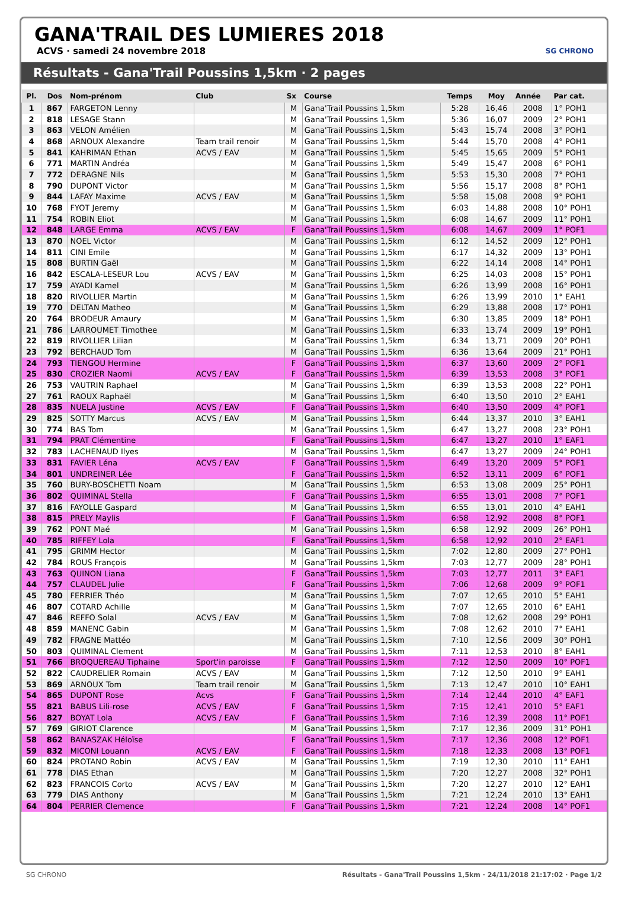GANA'TRAIL DES LUMIERES 2018
ACVS · samedi 24 novembre 2018
SG CHRONO
Résultats - Gana'Trail Poussins 1,5km · 2 pages
| Pl. | Dos | Nom-prénom | Club | Sx | Course | Temps | Moy | Année | Par cat. |
| --- | --- | --- | --- | --- | --- | --- | --- | --- | --- |
| 1 | 867 | FARGETON Lenny | | M | Gana'Trail Poussins 1,5km | 5:28 | 16,46 | 2008 | 1° POH1 |
| 2 | 818 | LESAGE Stann | | M | Gana'Trail Poussins 1,5km | 5:36 | 16,07 | 2009 | 2° POH1 |
| 3 | 863 | VELON Amélien | | M | Gana'Trail Poussins 1,5km | 5:43 | 15,74 | 2008 | 3° POH1 |
| 4 | 868 | ARNOUX Alexandre | Team trail renoir | M | Gana'Trail Poussins 1,5km | 5:44 | 15,70 | 2008 | 4° POH1 |
| 5 | 841 | KAHRIMAN Ethan | ACVS / EAV | M | Gana'Trail Poussins 1,5km | 5:45 | 15,65 | 2009 | 5° POH1 |
| 6 | 771 | MARTIN Andréa | | M | Gana'Trail Poussins 1,5km | 5:49 | 15,47 | 2008 | 6° POH1 |
| 7 | 772 | DERAGNE Nils | | M | Gana'Trail Poussins 1,5km | 5:53 | 15,30 | 2008 | 7° POH1 |
| 8 | 790 | DUPONT Victor | | M | Gana'Trail Poussins 1,5km | 5:56 | 15,17 | 2008 | 8° POH1 |
| 9 | 844 | LAFAY Maxime | ACVS / EAV | M | Gana'Trail Poussins 1,5km | 5:58 | 15,08 | 2008 | 9° POH1 |
| 10 | 768 | FYOT Jeremy | | M | Gana'Trail Poussins 1,5km | 6:03 | 14,88 | 2008 | 10° POH1 |
| 11 | 754 | ROBIN Eliot | | M | Gana'Trail Poussins 1,5km | 6:08 | 14,67 | 2009 | 11° POH1 |
| 12 | 848 | LARGE Emma | ACVS / EAV | F | Gana'Trail Poussins 1,5km | 6:08 | 14,67 | 2009 | 1° POF1 |
| 13 | 870 | NOEL Victor | | M | Gana'Trail Poussins 1,5km | 6:12 | 14,52 | 2009 | 12° POH1 |
| 14 | 811 | CINI Emile | | M | Gana'Trail Poussins 1,5km | 6:17 | 14,32 | 2009 | 13° POH1 |
| 15 | 808 | BURTIN Gaël | | M | Gana'Trail Poussins 1,5km | 6:22 | 14,14 | 2008 | 14° POH1 |
| 16 | 842 | ESCALA-LESEUR Lou | ACVS / EAV | M | Gana'Trail Poussins 1,5km | 6:25 | 14,03 | 2008 | 15° POH1 |
| 17 | 759 | AYADI Kamel | | M | Gana'Trail Poussins 1,5km | 6:26 | 13,99 | 2008 | 16° POH1 |
| 18 | 820 | RIVOLLIER Martin | | M | Gana'Trail Poussins 1,5km | 6:26 | 13,99 | 2010 | 1° EAH1 |
| 19 | 770 | DELTAN Matheo | | M | Gana'Trail Poussins 1,5km | 6:29 | 13,88 | 2008 | 17° POH1 |
| 20 | 764 | BRODEUR Amaury | | M | Gana'Trail Poussins 1,5km | 6:30 | 13,85 | 2009 | 18° POH1 |
| 21 | 786 | LARROUMET Timothee | | M | Gana'Trail Poussins 1,5km | 6:33 | 13,74 | 2009 | 19° POH1 |
| 22 | 819 | RIVOLLIER Lilian | | M | Gana'Trail Poussins 1,5km | 6:34 | 13,71 | 2009 | 20° POH1 |
| 23 | 792 | BERCHAUD Tom | | M | Gana'Trail Poussins 1,5km | 6:36 | 13,64 | 2009 | 21° POH1 |
| 24 | 793 | TIENGOU Hermine | | F | Gana'Trail Poussins 1,5km | 6:37 | 13,60 | 2009 | 2° POF1 |
| 25 | 830 | CROZIER Naomi | ACVS / EAV | F | Gana'Trail Poussins 1,5km | 6:39 | 13,53 | 2008 | 3° POF1 |
| 26 | 753 | VAUTRIN Raphael | | M | Gana'Trail Poussins 1,5km | 6:39 | 13,53 | 2008 | 22° POH1 |
| 27 | 761 | RAOUX Raphaël | | M | Gana'Trail Poussins 1,5km | 6:40 | 13,50 | 2010 | 2° EAH1 |
| 28 | 835 | NUELA Justine | ACVS / EAV | F | Gana'Trail Poussins 1,5km | 6:40 | 13,50 | 2009 | 4° POF1 |
| 29 | 825 | SOTTY Marcus | ACVS / EAV | M | Gana'Trail Poussins 1,5km | 6:44 | 13,37 | 2010 | 3° EAH1 |
| 30 | 774 | BAS Tom | | M | Gana'Trail Poussins 1,5km | 6:47 | 13,27 | 2008 | 23° POH1 |
| 31 | 794 | PRAT Clémentine | | F | Gana'Trail Poussins 1,5km | 6:47 | 13,27 | 2010 | 1° EAF1 |
| 32 | 783 | LACHENAUD Ilyes | | M | Gana'Trail Poussins 1,5km | 6:47 | 13,27 | 2009 | 24° POH1 |
| 33 | 831 | FAVIER Léna | ACVS / EAV | F | Gana'Trail Poussins 1,5km | 6:49 | 13,20 | 2009 | 5° POF1 |
| 34 | 801 | UNDREINER Lée | | F | Gana'Trail Poussins 1,5km | 6:52 | 13,11 | 2009 | 6° POF1 |
| 35 | 760 | BURY-BOSCHETTI Noam | | M | Gana'Trail Poussins 1,5km | 6:53 | 13,08 | 2009 | 25° POH1 |
| 36 | 802 | QUIMINAL Stella | | F | Gana'Trail Poussins 1,5km | 6:55 | 13,01 | 2008 | 7° POF1 |
| 37 | 816 | FAYOLLE Gaspard | | M | Gana'Trail Poussins 1,5km | 6:55 | 13,01 | 2010 | 4° EAH1 |
| 38 | 815 | PRELY Maylis | | F | Gana'Trail Poussins 1,5km | 6:58 | 12,92 | 2008 | 8° POF1 |
| 39 | 762 | PONT Maé | | M | Gana'Trail Poussins 1,5km | 6:58 | 12,92 | 2009 | 26° POH1 |
| 40 | 785 | RIFFEY Lola | | F | Gana'Trail Poussins 1,5km | 6:58 | 12,92 | 2010 | 2° EAF1 |
| 41 | 795 | GRIMM Hector | | M | Gana'Trail Poussins 1,5km | 7:02 | 12,80 | 2009 | 27° POH1 |
| 42 | 784 | ROUS François | | M | Gana'Trail Poussins 1,5km | 7:03 | 12,77 | 2009 | 28° POH1 |
| 43 | 763 | QUINON Liana | | F | Gana'Trail Poussins 1,5km | 7:03 | 12,77 | 2011 | 3° EAF1 |
| 44 | 757 | CLAUDEL Julie | | F | Gana'Trail Poussins 1,5km | 7:06 | 12,68 | 2009 | 9° POF1 |
| 45 | 780 | FERRIER Théo | | M | Gana'Trail Poussins 1,5km | 7:07 | 12,65 | 2010 | 5° EAH1 |
| 46 | 807 | COTARD Achille | | M | Gana'Trail Poussins 1,5km | 7:07 | 12,65 | 2010 | 6° EAH1 |
| 47 | 846 | REFFO Solal | ACVS / EAV | M | Gana'Trail Poussins 1,5km | 7:08 | 12,62 | 2008 | 29° POH1 |
| 48 | 859 | MANENC Gabin | | M | Gana'Trail Poussins 1,5km | 7:08 | 12,62 | 2010 | 7° EAH1 |
| 49 | 782 | FRAGNE Mattéo | | M | Gana'Trail Poussins 1,5km | 7:10 | 12,56 | 2009 | 30° POH1 |
| 50 | 803 | QUIMINAL Clement | | M | Gana'Trail Poussins 1,5km | 7:11 | 12,53 | 2010 | 8° EAH1 |
| 51 | 766 | BROQUEREAU Tiphaine | Sport'in paroisse | F | Gana'Trail Poussins 1,5km | 7:12 | 12,50 | 2009 | 10° POF1 |
| 52 | 822 | CAUDRELIER Romain | ACVS / EAV | M | Gana'Trail Poussins 1,5km | 7:12 | 12,50 | 2010 | 9° EAH1 |
| 53 | 869 | ARNOUX Tom | Team trail renoir | M | Gana'Trail Poussins 1,5km | 7:13 | 12,47 | 2010 | 10° EAH1 |
| 54 | 865 | DUPONT Rose | Acvs | F | Gana'Trail Poussins 1,5km | 7:14 | 12,44 | 2010 | 4° EAF1 |
| 55 | 821 | BABUS Lili-rose | ACVS / EAV | F | Gana'Trail Poussins 1,5km | 7:15 | 12,41 | 2010 | 5° EAF1 |
| 56 | 827 | BOYAT Lola | ACVS / EAV | F | Gana'Trail Poussins 1,5km | 7:16 | 12,39 | 2008 | 11° POF1 |
| 57 | 769 | GIRIOT Clarence | | M | Gana'Trail Poussins 1,5km | 7:17 | 12,36 | 2009 | 31° POH1 |
| 58 | 862 | BANASZAK Héloïse | | F | Gana'Trail Poussins 1,5km | 7:17 | 12,36 | 2008 | 12° POF1 |
| 59 | 832 | MICONI Louann | ACVS / EAV | F | Gana'Trail Poussins 1,5km | 7:18 | 12,33 | 2008 | 13° POF1 |
| 60 | 824 | PROTANO Robin | ACVS / EAV | M | Gana'Trail Poussins 1,5km | 7:19 | 12,30 | 2010 | 11° EAH1 |
| 61 | 778 | DIAS Ethan | | M | Gana'Trail Poussins 1,5km | 7:20 | 12,27 | 2008 | 32° POH1 |
| 62 | 823 | FRANCOIS Corto | ACVS / EAV | M | Gana'Trail Poussins 1,5km | 7:20 | 12,27 | 2010 | 12° EAH1 |
| 63 | 779 | DIAS Anthony | | M | Gana'Trail Poussins 1,5km | 7:21 | 12,24 | 2010 | 13° EAH1 |
| 64 | 804 | PERRIER Clemence | | F | Gana'Trail Poussins 1,5km | 7:21 | 12,24 | 2008 | 14° POF1 |
SG CHRONO Résultats - Gana'Trail Poussins 1,5km · 24/11/2018 21:17:02 · Page 1/2